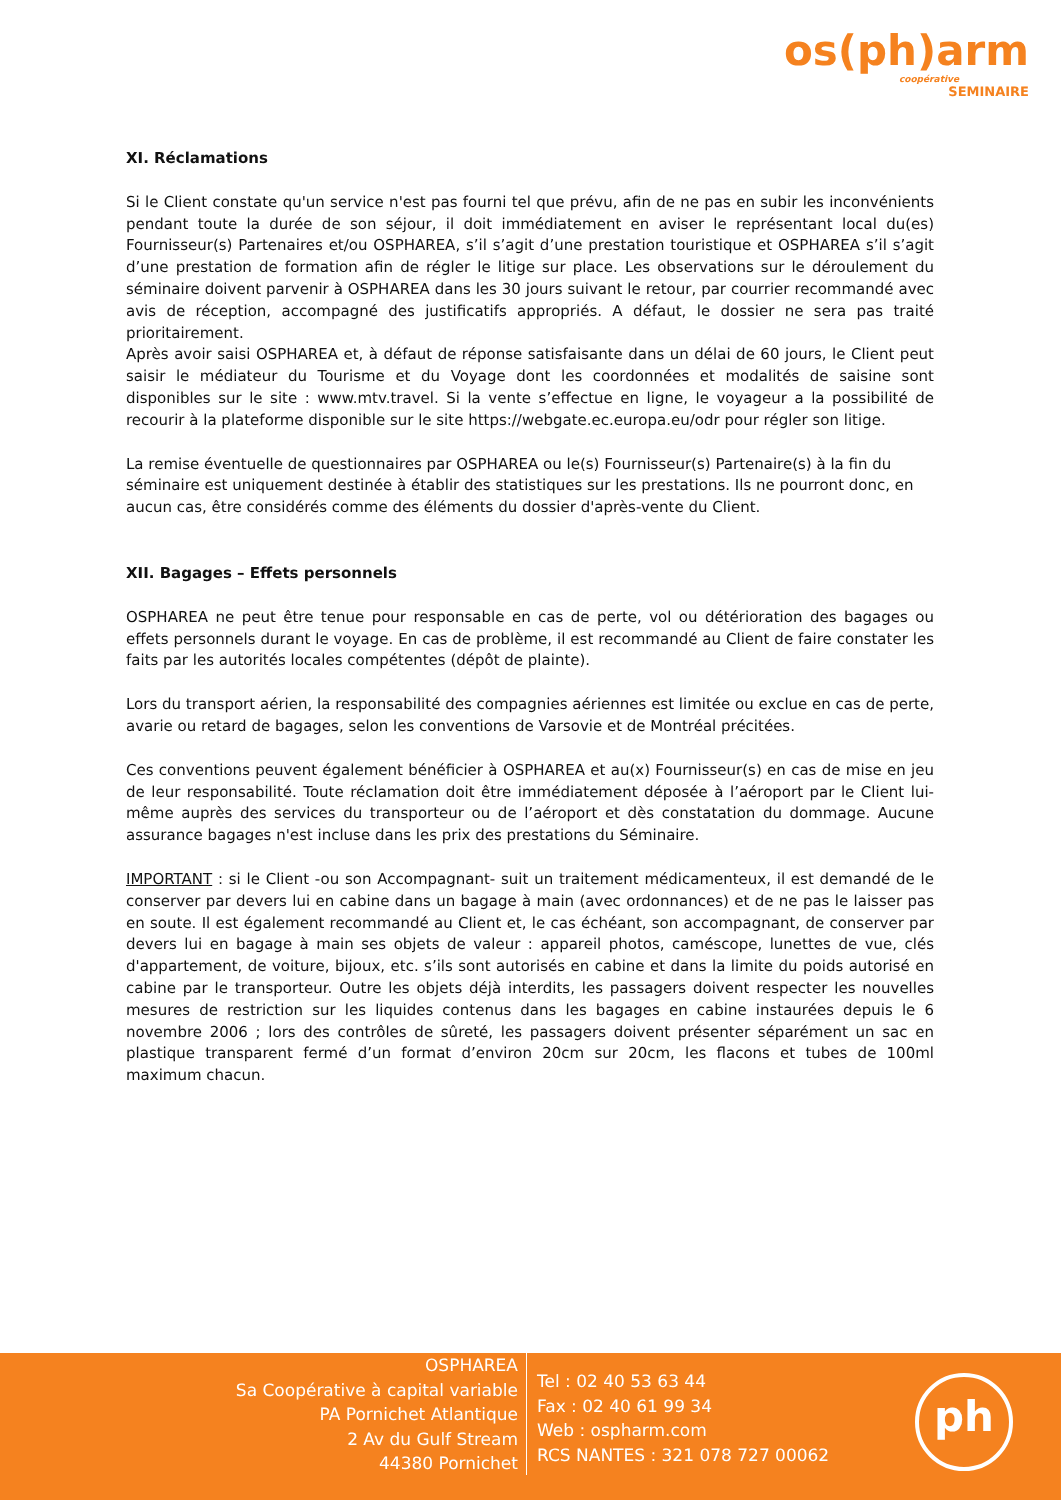os(ph)arm
coopérative
SEMINAIRE
XI. Réclamations
Si le Client constate qu'un service n'est pas fourni tel que prévu, afin de ne pas en subir les inconvénients pendant toute la durée de son séjour, il doit immédiatement en aviser le représentant local du(es) Fournisseur(s) Partenaires et/ou OSPHAREA, s’il s’agit d’une prestation touristique et OSPHAREA s’il s’agit d’une prestation de formation afin de régler le litige sur place. Les observations sur le déroulement du séminaire doivent parvenir à OSPHAREA dans les 30 jours suivant le retour, par courrier recommandé avec avis de réception, accompagné des justificatifs appropriés. A défaut, le dossier ne sera pas traité prioritairement.
Après avoir saisi OSPHAREA et, à défaut de réponse satisfaisante dans un délai de 60 jours, le Client peut saisir le médiateur du Tourisme et du Voyage dont les coordonnées et modalités de saisine sont disponibles sur le site : www.mtv.travel. Si la vente s’effectue en ligne, le voyageur a la possibilité de recourir à la plateforme disponible sur le site https://webgate.ec.europa.eu/odr pour régler son litige.
La remise éventuelle de questionnaires par OSPHAREA ou le(s) Fournisseur(s) Partenaire(s) à la fin du séminaire est uniquement destinée à établir des statistiques sur les prestations. Ils ne pourront donc, en aucun cas, être considérés comme des éléments du dossier d'après-vente du Client.
XII. Bagages – Effets personnels
OSPHAREA ne peut être tenue pour responsable en cas de perte, vol ou détérioration des bagages ou effets personnels durant le voyage. En cas de problème, il est recommandé au Client de faire constater les faits par les autorités locales compétentes (dépôt de plainte).
Lors du transport aérien, la responsabilité des compagnies aériennes est limitée ou exclue en cas de perte, avarie ou retard de bagages, selon les conventions de Varsovie et de Montréal précitées.
Ces conventions peuvent également bénéficier à OSPHAREA et au(x) Fournisseur(s) en cas de mise en jeu de leur responsabilité. Toute réclamation doit être immédiatement déposée à l’aéroport par le Client lui-même auprès des services du transporteur ou de l’aéroport et dès constatation du dommage. Aucune assurance bagages n'est incluse dans les prix des prestations du Séminaire.
IMPORTANT : si le Client -ou son Accompagnant- suit un traitement médicamenteux, il est demandé de le conserver par devers lui en cabine dans un bagage à main (avec ordonnances) et de ne pas le laisser pas en soute. Il est également recommandé au Client et, le cas échéant, son accompagnant, de conserver par devers lui en bagage à main ses objets de valeur : appareil photos, caméscope, lunettes de vue, clés d'appartement, de voiture, bijoux, etc. s’ils sont autorisés en cabine et dans la limite du poids autorisé en cabine par le transporteur. Outre les objets déjà interdits, les passagers doivent respecter les nouvelles mesures de restriction sur les liquides contenus dans les bagages en cabine instaurées depuis le 6 novembre 2006 ; lors des contrôles de sûreté, les passagers doivent présenter séparément un sac en plastique transparent fermé d’un format d’environ 20cm sur 20cm, les flacons et tubes de 100ml maximum chacun.
OSPHAREA
Sa Coopérative à capital variable
PA Pornichet Atlantique
2 Av du Gulf Stream
44380 Pornichet
Tel : 02 40 53 63 44
Fax : 02 40 61 99 34
Web : ospharm.com
RCS NANTES : 321 078 727 00062
ph